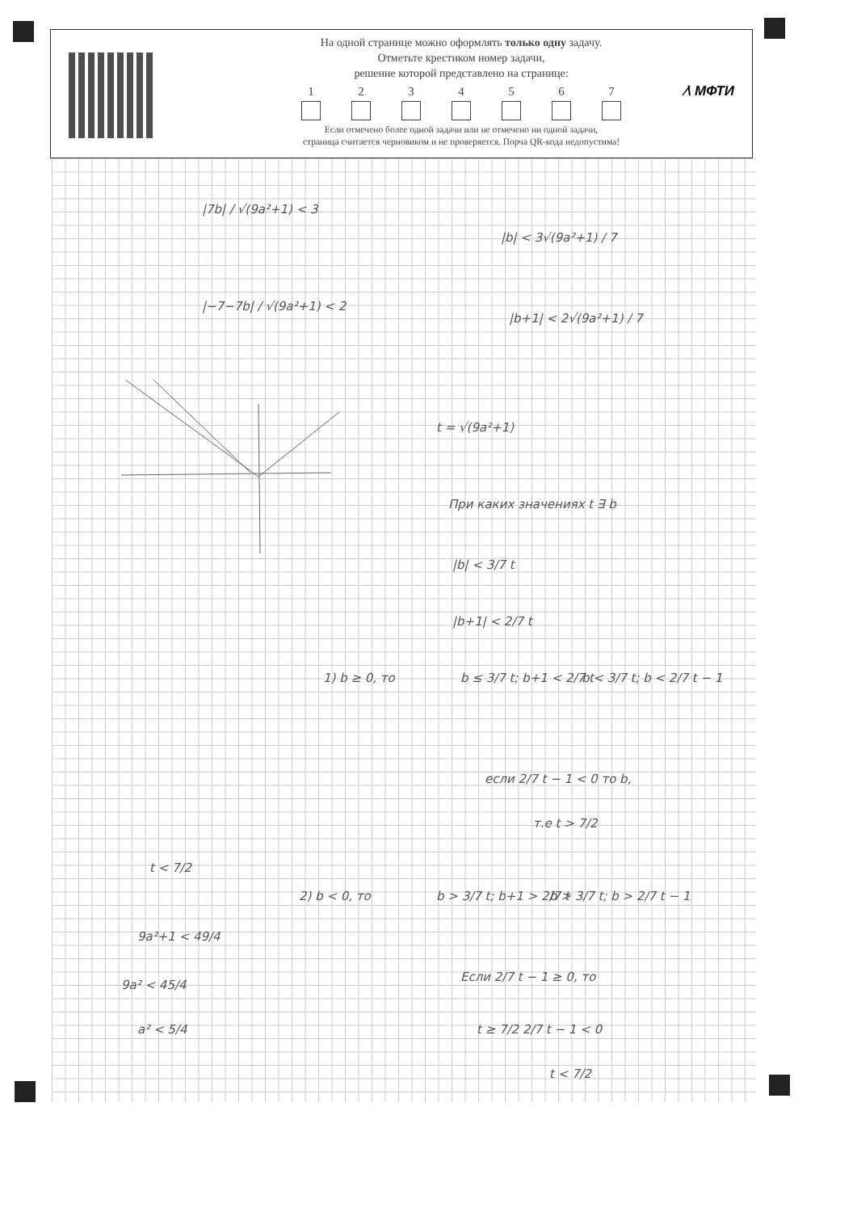∕\ МФТИ
На одной странице можно оформлять только одну задачу.
Отметьте крестиком номер задачи,
решение которой представлено на странице:
1 2 3 4 5 6 7
Если отмечено более одной задачи или не отмечено ни одной задачи,
страница считается черновиком и не проверяется. Порча QR-кода недопустима!
|7b| / √(9a²+1) < 3
|−7−7b| / √(9a²+1) < 2
|b| < 3√(9a²+1) / 7
|b+1| < 2√(9a²+1) / 7
t = √(9a²+1)
При каких значениях t ∃ b
|b| < 3/7 t
|b+1| < 2/7 t
1) b ≥ 0, то b ≤ 3/7 t; b+1 < 2/7 t b < 3/7 t; b < 2/7 t − 1
если 2/7 t − 1 < 0 то b,
т.е t > 7/2
t < 7/2
2) b < 0, то b > 3/7 t; b+1 > 2/7 t b > 3/7 t; b > 2/7 t − 1
9a²+1 < 49/4
Если 2/7 t − 1 ≥ 0, то
9a² < 45/4
a² < 5/4 t ≥ 7/2 2/7 t − 1 < 0
t < 7/2